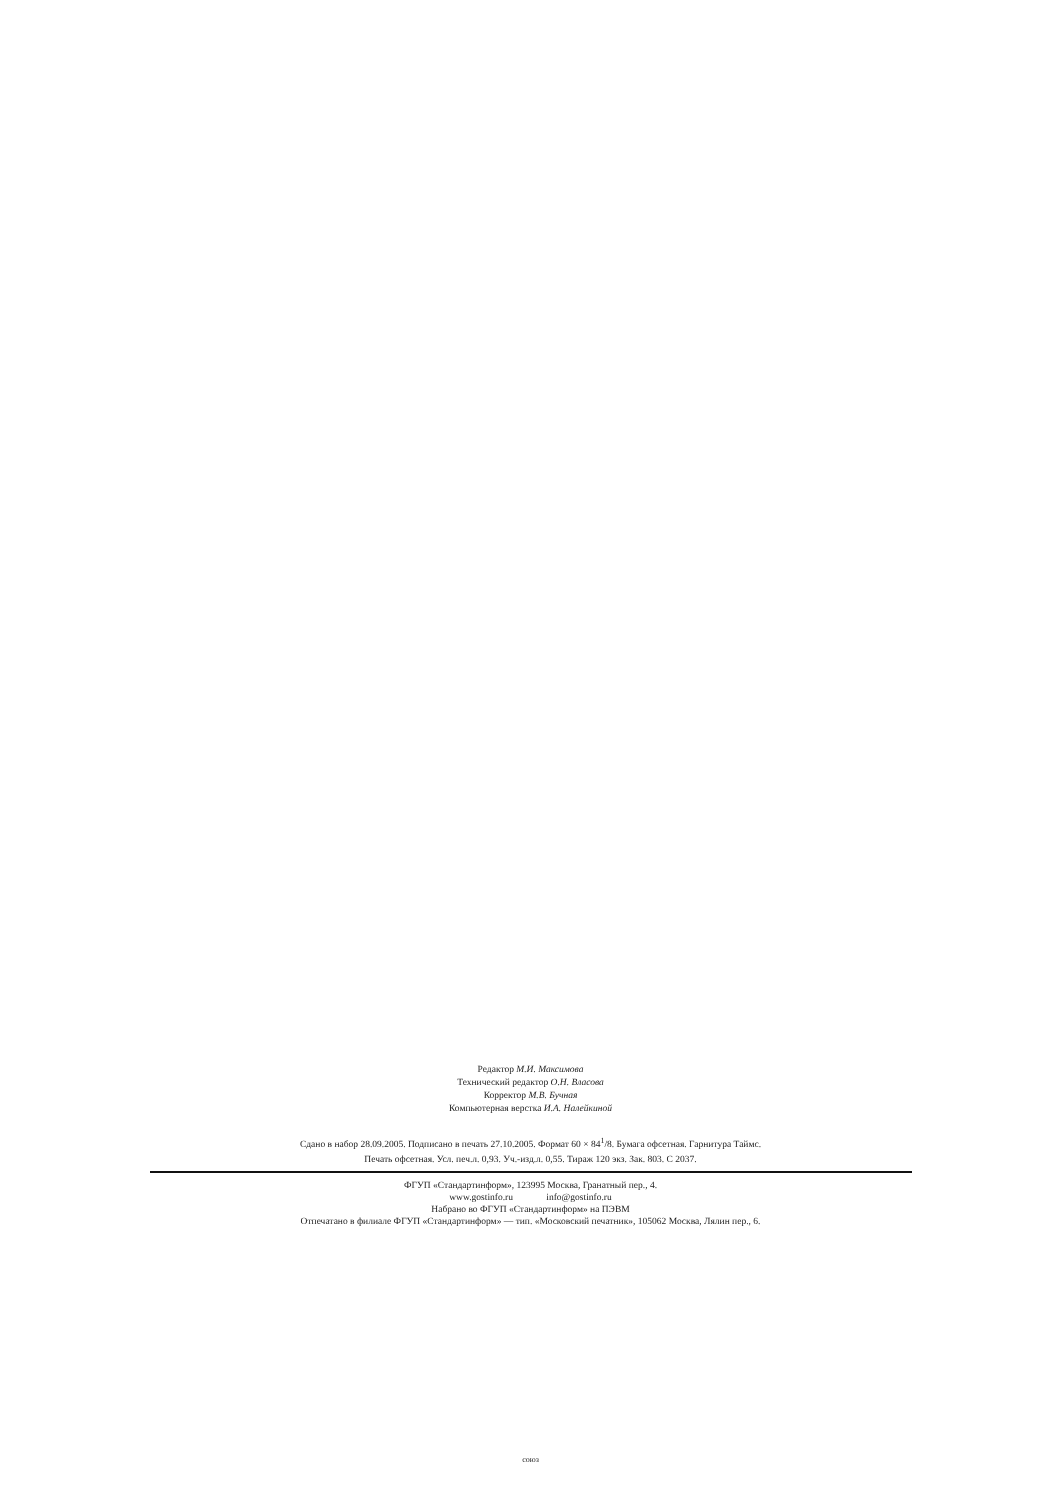Редактор М.И. Максимова
Технический редактор О.Н. Власова
Корректор М.В. Бучная
Компьютерная верстка И.А. Налейкиной
Сдано в набор 28.09.2005. Подписано в печать 27.10.2005. Формат 60 × 84<sup>1</sup>/8. Бумага офсетная. Гарнитура Таймс.
Печать офсетная. Усл. печ.л. 0,93. Уч.-изд.л. 0,55. Тираж 120 экз. Зак. 803. С 2037.
ФГУП «Стандартинформ», 123995 Москва, Гранатный пер., 4.
www.gostinfo.ru info@gostinfo.ru
Набрано во ФГУП «Стандартинформ» на ПЭВМ
Отпечатано в филиале ФГУП «Стандартинформ» — тип. «Московский печатник», 105062 Москва, Лялин пер., 6.
союз